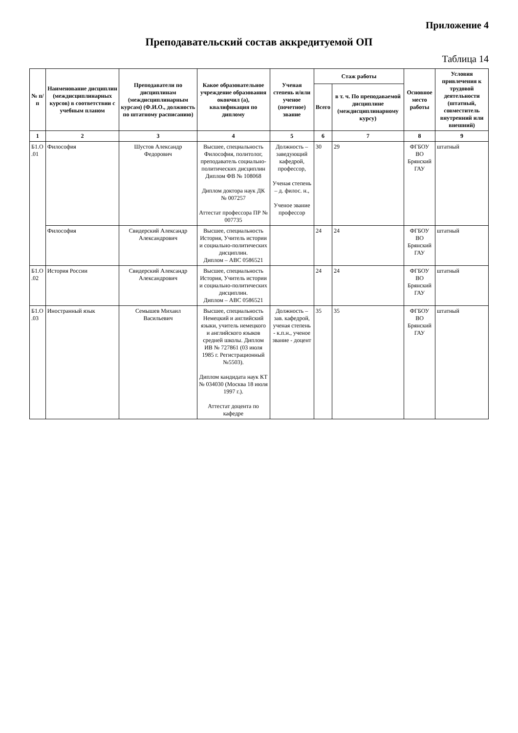Приложение 4
Преподавательский состав аккредитуемой ОП
Таблица 14
| № п/п | Наименование дисциплин (междисциплинарных курсов) в соответствии с учебным планом | Преподаватели по дисциплинам (междисциплинарным курсам) (Ф.И.О., должность по штатному расписанию) | Какое образовательное учреждение образования окончил (а), квалификация по диплому | Ученая степень и/или ученое (почетное) звание | Стаж работы | | Основное место работы | Условия привлечения к трудовой деятельности (штатный, совместитель внутренний или внешний) |
| --- | --- | --- | --- | --- | --- | --- | --- | --- |
| | | | | | Всего | в т. ч. По преподаваемой дисциплине (междисциплинарному курсу) | | |
| 1 | 2 | 3 | 4 | 5 | 6 | 7 | 8 | 9 |
| Б1.О .01 | Философия | Шустов Александр Федорович | Высшее, специальность Философия, политолог, преподаватель социально-политических дисциплин Диплом ФВ № 108068 Диплом доктора наук ДК № 007257 Аттестат профессора ПР № 007735 | Должность – заведующий кафедрой, профессор, Ученая степень – д. филос. н., Ученое звание профессор | 30 | 29 | ФГБОУ ВО Брянский ГАУ | штатный |
| | Философия | Свидерский Александр Александрович | Высшее, специальность История, Учитель истории и социально-политических дисциплин. Диплом – АВС 0586521 | | 24 | 24 | ФГБОУ ВО Брянский ГАУ | штатный |
| Б1.О .02 | История России | Свидерский Александр Александрович | Высшее, специальность История, Учитель истории и социально-политических дисциплин. Диплом – АВС 0586521 | | 24 | 24 | ФГБОУ ВО Брянский ГАУ | штатный |
| Б1.О .03 | Иностранный язык | Семышев Михаил Васильевич | Высшее, специальность Немецкий и английский языки, учитель немецкого и английского языков средней школы. Диплом ИВ № 727861 (03 июля 1985 г. Регистрационный №5503). Диплом кандидата наук КТ № 034030 (Москва 18 июля 1997 г.). Аттестат доцента по кафедре | Должность – зав. кафедрой, ученая степень - к.п.н., ученое звание - доцент | 35 | 35 | ФГБОУ ВО Брянский ГАУ | штатный |